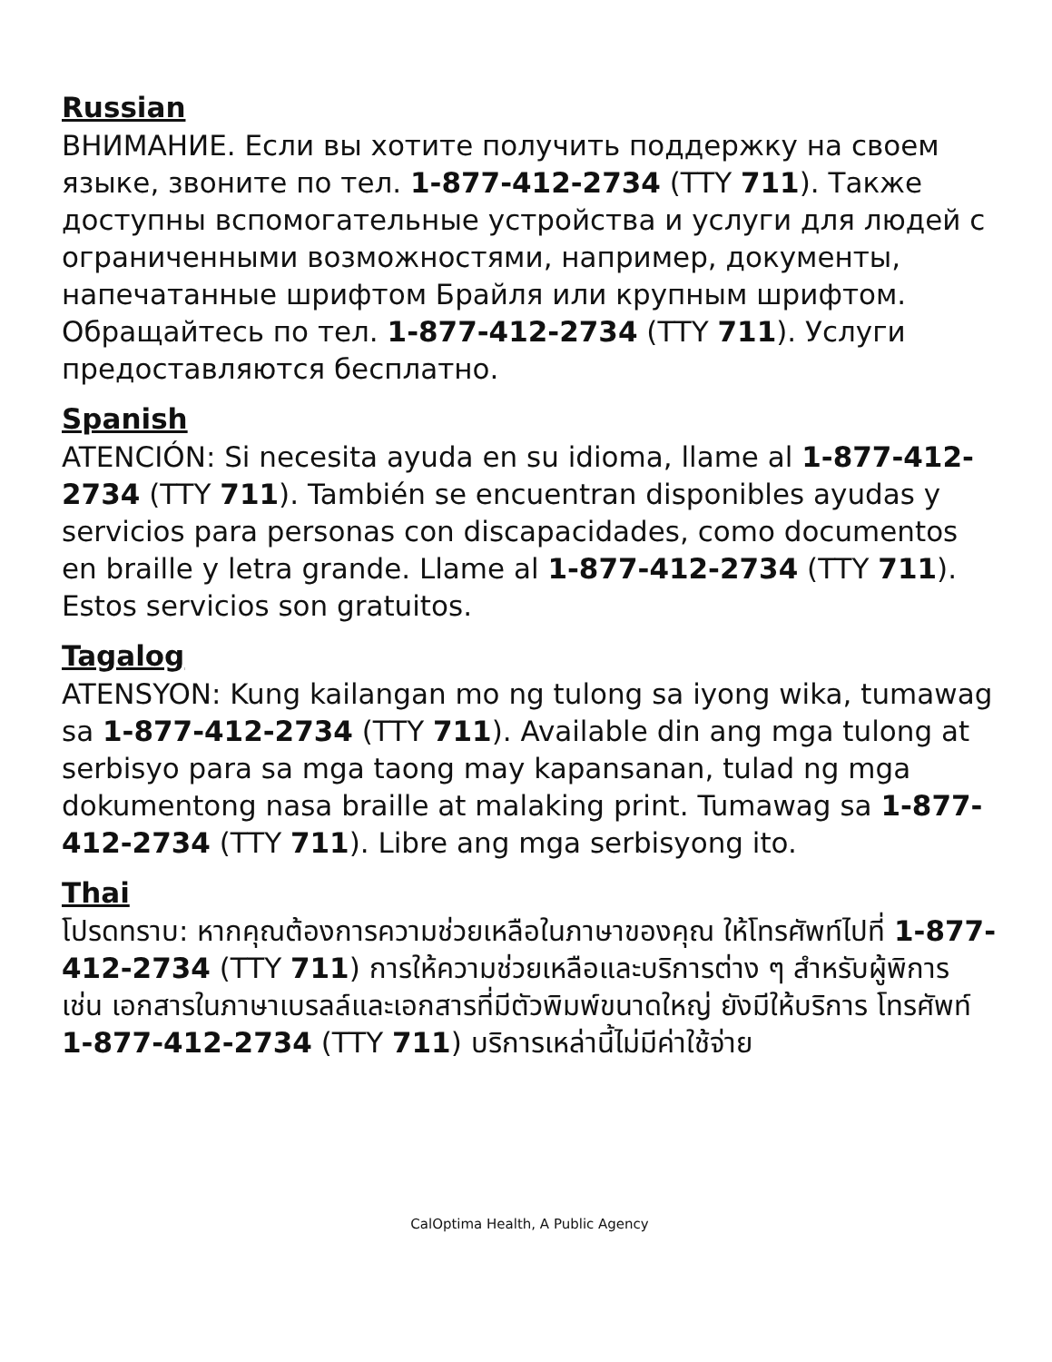Russian
ВНИМАНИЕ. Если вы хотите получить поддержку на своем языке, звоните по тел. 1-877-412-2734 (TTY 711). Также доступны вспомогательные устройства и услуги для людей с ограниченными возможностями, например, документы, напечатанные шрифтом Брайля или крупным шрифтом. Обращайтесь по тел. 1-877-412-2734 (TTY 711). Услуги предоставляются бесплатно.
Spanish
ATENCIÓN: Si necesita ayuda en su idioma, llame al 1-877-412-2734 (TTY 711). También se encuentran disponibles ayudas y servicios para personas con discapacidades, como documentos en braille y letra grande. Llame al 1-877-412-2734 (TTY 711). Estos servicios son gratuitos.
Tagalog
ATENSYON: Kung kailangan mo ng tulong sa iyong wika, tumawag sa 1-877-412-2734 (TTY 711). Available din ang mga tulong at serbisyo para sa mga taong may kapansanan, tulad ng mga dokumentong nasa braille at malaking print. Tumawag sa 1-877-412-2734 (TTY 711). Libre ang mga serbisyong ito.
Thai
โปรดทราบ: หากคุณต้องการความช่วยเหลือในภาษาของคุณ ให้โทรศัพท์ไปที่ 1-877-412-2734 (TTY 711) การให้ความช่วยเหลือและบริการต่าง ๆ สำหรับผู้พิการ เช่น เอกสารในภาษาเบรลล์และเอกสารที่มีตัวพิมพ์ขนาดใหญ่ ยังมีให้บริการ โทรศัพท์ 1-877-412-2734 (TTY 711) บริการเหล่านี้ไม่มีค่าใช้จ่าย
CalOptima Health, A Public Agency